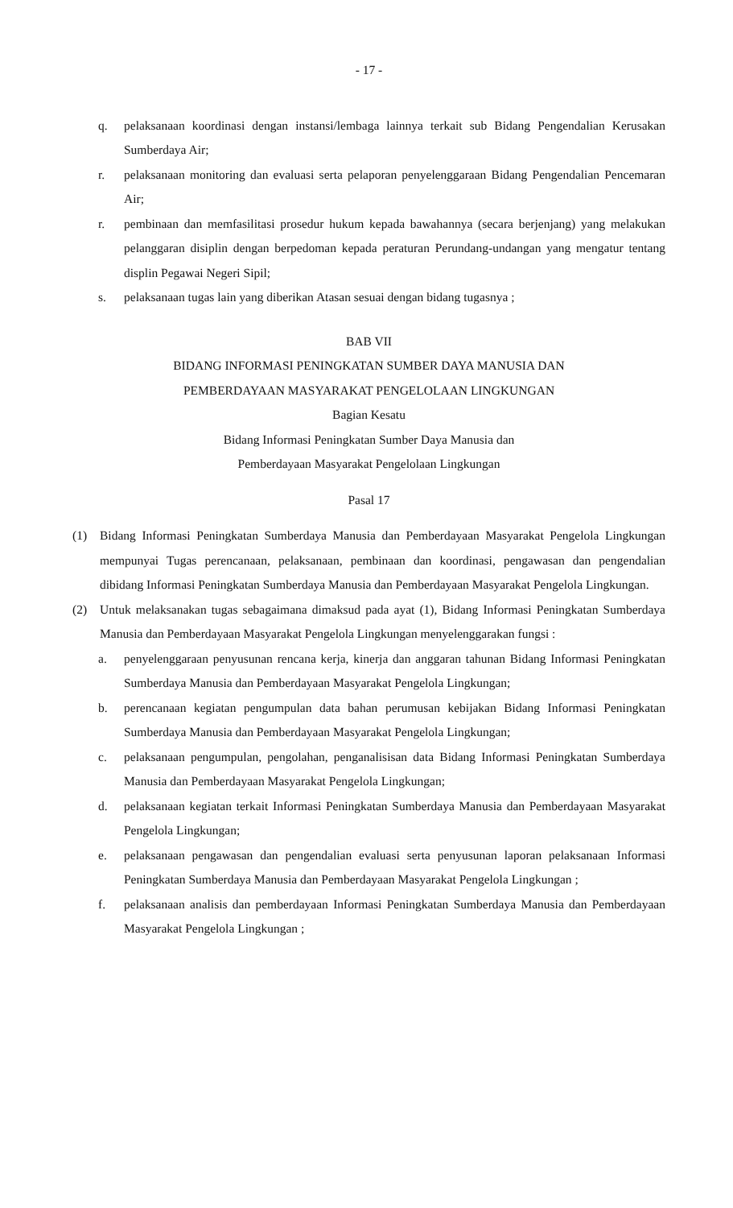- 17 -
q. pelaksanaan koordinasi dengan instansi/lembaga lainnya terkait sub Bidang Pengendalian Kerusakan Sumberdaya Air;
r. pelaksanaan monitoring dan evaluasi serta pelaporan penyelenggaraan Bidang Pengendalian Pencemaran Air;
r. pembinaan dan memfasilitasi prosedur hukum kepada bawahannya (secara berjenjang) yang melakukan pelanggaran disiplin dengan berpedoman kepada peraturan Perundang-undangan yang mengatur tentang displin Pegawai Negeri Sipil;
s. pelaksanaan tugas lain yang diberikan Atasan sesuai dengan bidang tugasnya ;
BAB VII
BIDANG INFORMASI PENINGKATAN SUMBER DAYA MANUSIA DAN
PEMBERDAYAAN MASYARAKAT PENGELOLAAN LINGKUNGAN
Bagian Kesatu
Bidang Informasi Peningkatan Sumber Daya Manusia dan
Pemberdayaan Masyarakat Pengelolaan Lingkungan
Pasal 17
(1) Bidang Informasi Peningkatan Sumberdaya Manusia dan Pemberdayaan Masyarakat Pengelola Lingkungan mempunyai Tugas perencanaan, pelaksanaan, pembinaan dan koordinasi, pengawasan dan pengendalian dibidang Informasi Peningkatan Sumberdaya Manusia dan Pemberdayaan Masyarakat Pengelola Lingkungan.
(2) Untuk melaksanakan tugas sebagaimana dimaksud pada ayat (1), Bidang Informasi Peningkatan Sumberdaya Manusia dan Pemberdayaan Masyarakat Pengelola Lingkungan menyelenggarakan fungsi :
a. penyelenggaraan penyusunan rencana kerja, kinerja dan anggaran tahunan Bidang Informasi Peningkatan Sumberdaya Manusia dan Pemberdayaan Masyarakat Pengelola Lingkungan;
b. perencanaan kegiatan pengumpulan data bahan perumusan kebijakan Bidang Informasi Peningkatan Sumberdaya Manusia dan Pemberdayaan Masyarakat Pengelola Lingkungan;
c. pelaksanaan pengumpulan, pengolahan, penganalisisan data Bidang Informasi Peningkatan Sumberdaya Manusia dan Pemberdayaan Masyarakat Pengelola Lingkungan;
d. pelaksanaan kegiatan terkait Informasi Peningkatan Sumberdaya Manusia dan Pemberdayaan Masyarakat Pengelola Lingkungan;
e. pelaksanaan pengawasan dan pengendalian evaluasi serta penyusunan laporan pelaksanaan Informasi Peningkatan Sumberdaya Manusia dan Pemberdayaan Masyarakat Pengelola Lingkungan ;
f. pelaksanaan analisis dan pemberdayaan Informasi Peningkatan Sumberdaya Manusia dan Pemberdayaan Masyarakat Pengelola Lingkungan ;